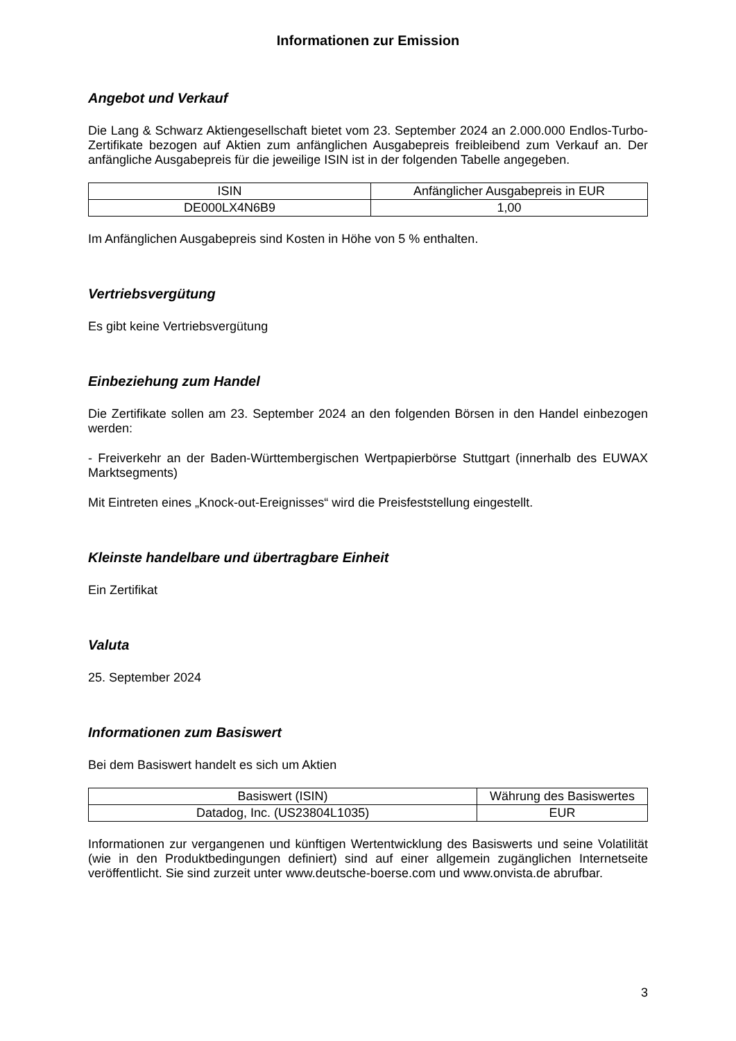Informationen zur Emission
Angebot und Verkauf
Die Lang & Schwarz Aktiengesellschaft bietet vom 23. September 2024 an 2.000.000 Endlos-Turbo-Zertifikate bezogen auf Aktien zum anfänglichen Ausgabepreis freibleibend zum Verkauf an. Der anfängliche Ausgabepreis für die jeweilige ISIN ist in der folgenden Tabelle angegeben.
| ISIN | Anfänglicher Ausgabepreis in EUR |
| --- | --- |
| DE000LX4N6B9 | 1,00 |
Im Anfänglichen Ausgabepreis sind Kosten in Höhe von 5 % enthalten.
Vertriebsvergütung
Es gibt keine Vertriebsvergütung
Einbeziehung zum Handel
Die Zertifikate sollen am 23. September 2024 an den folgenden Börsen in den Handel einbezogen werden:
- Freiverkehr an der Baden-Württembergischen Wertpapierbörse Stuttgart (innerhalb des EUWAX Marktsegments)
Mit Eintreten eines „Knock-out-Ereignisses“ wird die Preisfeststellung eingestellt.
Kleinste handelbare und übertragbare Einheit
Ein Zertifikat
Valuta
25. September 2024
Informationen zum Basiswert
Bei dem Basiswert handelt es sich um Aktien
| Basiswert (ISIN) | Währung des Basiswertes |
| --- | --- |
| Datadog, Inc. (US23804L1035) | EUR |
Informationen zur vergangenen und künftigen Wertentwicklung des Basiswerts und seine Volatilität (wie in den Produktbedingungen definiert) sind auf einer allgemein zugänglichen Internetseite veröffentlicht. Sie sind zurzeit unter www.deutsche-boerse.com und www.onvista.de abrufbar.
3